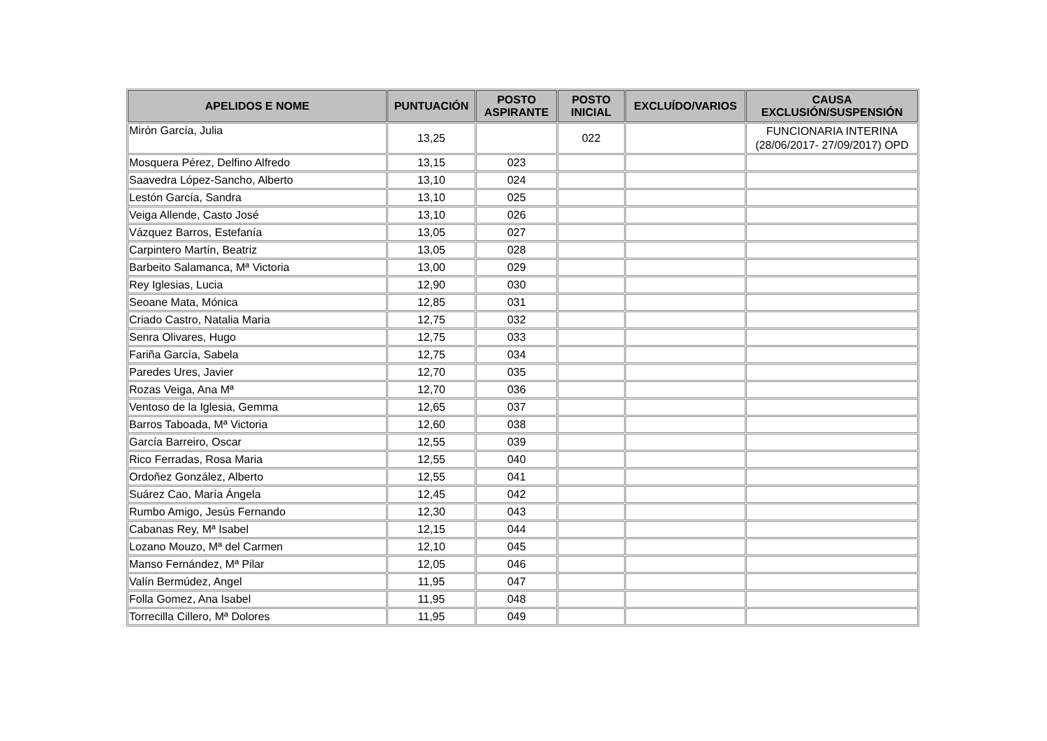| APELIDOS E NOME | PUNTUACIÓN | POSTO ASPIRANTE | POSTO INICIAL | EXCLUÍDO/VARIOS | CAUSA EXCLUSIÓN/SUSPENSIÓN |
| --- | --- | --- | --- | --- | --- |
| Mirón García, Julia | 13,25 | | 022 | | FUNCIONARIA INTERINA (28/06/2017- 27/09/2017) OPD |
| Mosquera Pérez, Delfino Alfredo | 13,15 | 023 | | | |
| Saavedra López-Sancho, Alberto | 13,10 | 024 | | | |
| Lestón García, Sandra | 13,10 | 025 | | | |
| Veiga Allende, Casto José | 13,10 | 026 | | | |
| Vázquez Barros, Estefanía | 13,05 | 027 | | | |
| Carpintero Martín, Beatriz | 13,05 | 028 | | | |
| Barbeito Salamanca, Mª Victoria | 13,00 | 029 | | | |
| Rey Iglesias, Lucia | 12,90 | 030 | | | |
| Seoane Mata, Mónica | 12,85 | 031 | | | |
| Criado Castro, Natalia Maria | 12,75 | 032 | | | |
| Senra Olivares, Hugo | 12,75 | 033 | | | |
| Fariña García, Sabela | 12,75 | 034 | | | |
| Paredes Ures, Javier | 12,70 | 035 | | | |
| Rozas Veiga, Ana Mª | 12,70 | 036 | | | |
| Ventoso de la Iglesia, Gemma | 12,65 | 037 | | | |
| Barros Taboada, Mª Victoria | 12,60 | 038 | | | |
| García Barreiro, Oscar | 12,55 | 039 | | | |
| Rico Ferradas, Rosa Maria | 12,55 | 040 | | | |
| Ordoñez González, Alberto | 12,55 | 041 | | | |
| Suárez Cao, María Ángela | 12,45 | 042 | | | |
| Rumbo Amigo, Jesús Fernando | 12,30 | 043 | | | |
| Cabanas Rey, Mª Isabel | 12,15 | 044 | | | |
| Lozano Mouzo, Mª del Carmen | 12,10 | 045 | | | |
| Manso Fernández, Mª Pilar | 12,05 | 046 | | | |
| Valín Bermúdez, Angel | 11,95 | 047 | | | |
| Folla Gomez, Ana Isabel | 11,95 | 048 | | | |
| Torrecilla Cillero, Mª Dolores | 11,95 | 049 | | | |